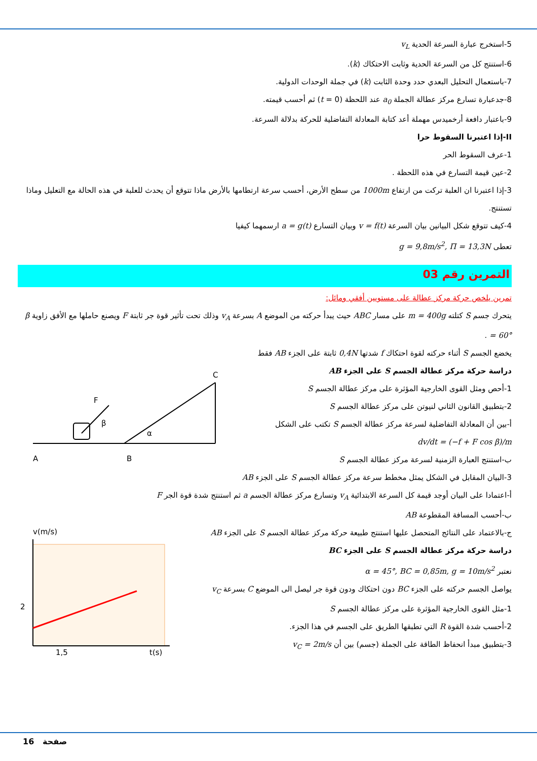5-استخرج عبارة السرعة الحدية v<sub>L</sub>
6-استنتج كل من السرعة الحدية وثابت الاحتكاك (k).
7-باستعمال التحليل البعدي حدد وحدة الثابت (k) في جملة الوحدات الدولية.
8-جدعبارة تسارع مركز عطالة الجملة a<sub>0</sub> عند اللحظة (t = 0) ثم أحسب قيمته.
9-باعتبار دافعة أرخميدس مهملة أعد كتابة المعادلة التفاضلية للحركة بدلالة السرعة.
II-إذا اعتبرنا السقوط حرا
1-عرف السقوط الحر
2-عين قيمة التسارع في هذه اللحظة .
3-إذا اعتبرنا ان العلبة تركت من ارتفاع 1000m من سطح الأرض، أحسب سرعة ارتطامها بالأرض ماذا تتوقع أن يحدث للعلبة في هذه الحالة مع التعليل وماذا تستنتج.
4-كيف تتوقع شكل البيانين بيان السرعة v = f(t) وبيان التسارع a = g(t) ارسمهما كيفيا
تعطى g = 9,8m/s<sup>2</sup>, Π = 13,3N
التمرين رقم 03
تمرين يلخص حركة مركز عطالة على مستويين أفقي ومائل:
يتحرك جسم S كتلته m = 400g على مسار ABC حيث يبدأ حركته من الموضع A بسرعة v<sub>A</sub> وذلك تحت تأثير قوة جر ثابتة F ويصنع حاملها مع الأفق زاوية β = 60° .
يخضع الجسم S أثناء حركته لقوة احتكاك f شدتها 0,4N ثابتة على الجزء AB فقط
دراسة حركة مركز عطالة الجسم S على الجزء AB
1-أحص ومثل القوى الخارجية المؤثرة على مركز عطالة الجسم S
2-بتطبيق القانون الثاني لنيوتن على مركز عطالة الجسم S
أ-بين أن المعادلة التفاضلية لسرعة مركز عطالة الجسم S تكتب على الشكل
dv/dt = (−f + F cos β)/m
ب-استنتج العبارة الزمنية لسرعة مركز عطالة الجسم S
A
B
C
F
β
α
3-البيان المقابل في الشكل يمثل مخطط سرعة مركز عطالة الجسم S على الجزء AB
أ-اعتمادا على البيان أوجد قيمة كل السرعة الابتدائية v<sub>A</sub> وتسارع مركز عطالة الجسم a ثم استنتج شدة قوة الجر F
ب-أحسب المسافة المقطوعة AB
ج-بالاعتماد على النتائج المتحصل عليها استنتج طبيعة حركة مركز عطالة الجسم S على الجزء AB
دراسة حركة مركز عطالة الجسم S على الجزء BC
نعتبر α = 45°, BC = 0,85m, g = 10m/s<sup>2</sup>
يواصل الجسم حركته على الجزء BC دون احتكاك ودون قوة جر ليصل الى الموضع C بسرعة v<sub>C</sub>
1-مثل القوى الخارجية المؤثرة على مركز عطالة الجسم S
2-أحسب شدة القوة R التي تطبقها الطريق على الجسم في هذا الجزء.
3-بتطبيق مبدأ انحفاظ الطاقة على الجملة (جسم) بين أن v<sub>C</sub> = 2m/s
v(m/s)
2
1,5
t(s)
16 صفحة